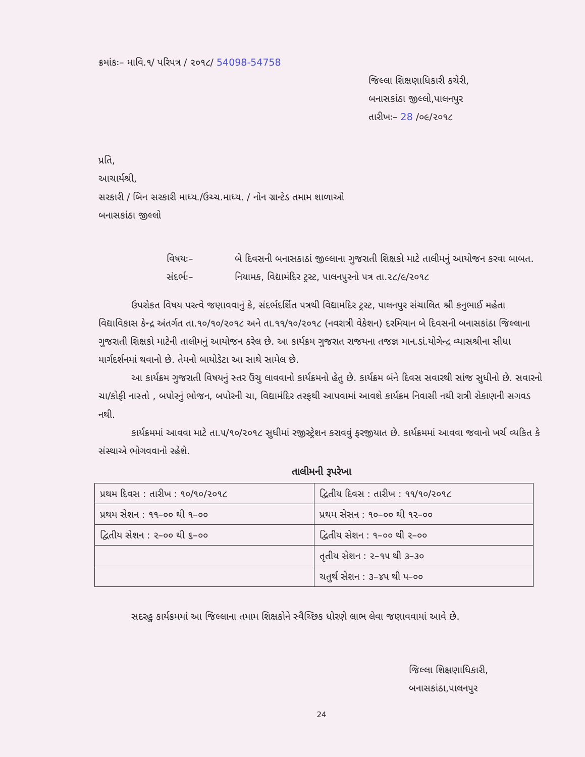ક્રમાંકઃ– માવિ.૧/ પરિપત્ર / ૨૦૧૮/ 54098-54758
જિલ્લા શિક્ષણાધિકારી કચેરી,
બનાસકાંઠા જીલ્લો,પાલનપુર
તારીખઃ– 28 /૦૯/૨૦૧૮
પ્રતિ,
આચાર્યશ્રી,
સરકારી / બિન સરકારી માધ્ય./ઉચ્ચ.માધ્ય. / નોન ગ્રાન્ટેડ તમામ શાળાઓ
બનાસકાંઠા જીલ્લો
વિષયઃ–
બે દિવસની બનાસકાઠાં જીલ્લાના ગુજરાતી શિક્ષકો માટે તાલીમનું આયોજન કરવા બાબત.
સંદર્ભઃ–
નિયામક, વિદ્યામંદિર ટ્રસ્ટ, પાલનપુરનો પત્ર તા.૨૮/૯/૨૦૧૮
ઉપરોકત વિષય પરત્વે જણાવવાનું કે, સંદર્ભદર્શિત પત્રથી વિદ્યામદિર ટ્રસ્ટ, પાલનપુર સંચાલિત શ્રી કનુભાઈ મહેતા વિદ્યાવિકાસ કેન્દ્ર અંતર્ગત તા.૧૦/૧૦/૨૦૧૮ અને તા.૧૧/૧૦/૨૦૧૮ (નવરાત્રી વેકેશન) દરમિયાન બે દિવસની બનાસકાંઠા જિલ્લાના ગુજરાતી શિક્ષકો માટેની તાલીમનું આયોજન કરેલ છે. આ કાર્યક્રમ ગુજરાત રાજયના તજજ્ઞ માન.ડાં.યોગેન્દ્ર વ્યાસશ્રીના સીધા માર્ગદર્શનમાં થવાનો છે. તેમનો બાયોડેટા આ સાથે સામેલ છે.
આ કાર્યક્રમ ગુજરાતી વિષયનું સ્તર ઉંચુ લાવવાનો કાર્યક્રમનો હેતુ છે. કાર્યક્રમ બંને દિવસ સવારથી સાંજ સુધીનો છે. સવારનો ચા/કોફી નાસ્તો , બપોરનું ભોજન, બપોરની ચા, વિદ્યામંદિર તરફથી આપવામાં આવશે કાર્યક્રમ નિવાસી નથી રાત્રી રોકાણની સગવડ નથી.
કાર્યક્રમમાં આવવા માટે તા.૫/૧૦/૨૦૧૮ સુધીમાં રજીસ્ટ્રેશન કરાવવું ફરજીયાત છે. કાર્યક્રમમાં આવવા જવાનો ખર્ચ વ્યકિત કે સંસ્થાએ ભોગવવાનો રહેશે.
તાલીમની રૂપરેખા
| પ્રથમ દિવસ : તારીખ : ૧૦/૧૦/૨૦૧૮ | દ્વિતીય દિવસ : તારીખ : ૧૧/૧૦/૨૦૧૮ |
| પ્રથમ સેશન : ૧૧–૦૦ થી ૧–૦૦ | પ્રથમ સેસન : ૧૦–૦૦ થી ૧૨–૦૦ |
| દ્વિતીય સેશન : ૨–૦૦ થી ૬–૦૦ | દ્વિતીય સેશન : ૧–૦૦ થી ૨–૦૦ |
| | તૃતીય સેશન : ૨–૧૫ થી ૩–૩૦ |
| | ચતુર્થ સેશન : ૩–૪૫ થી ૫–૦૦ |
સદરહુ કાર્યક્રમમાં આ જિલ્લાના તમામ શિક્ષકોને સ્વૈચ્છિક ધોરણે લાભ લેવા જણાવવામાં આવે છે.
જિલ્લા શિક્ષણાધિકારી,
બનાસકાંઠા,પાલનપુર
24